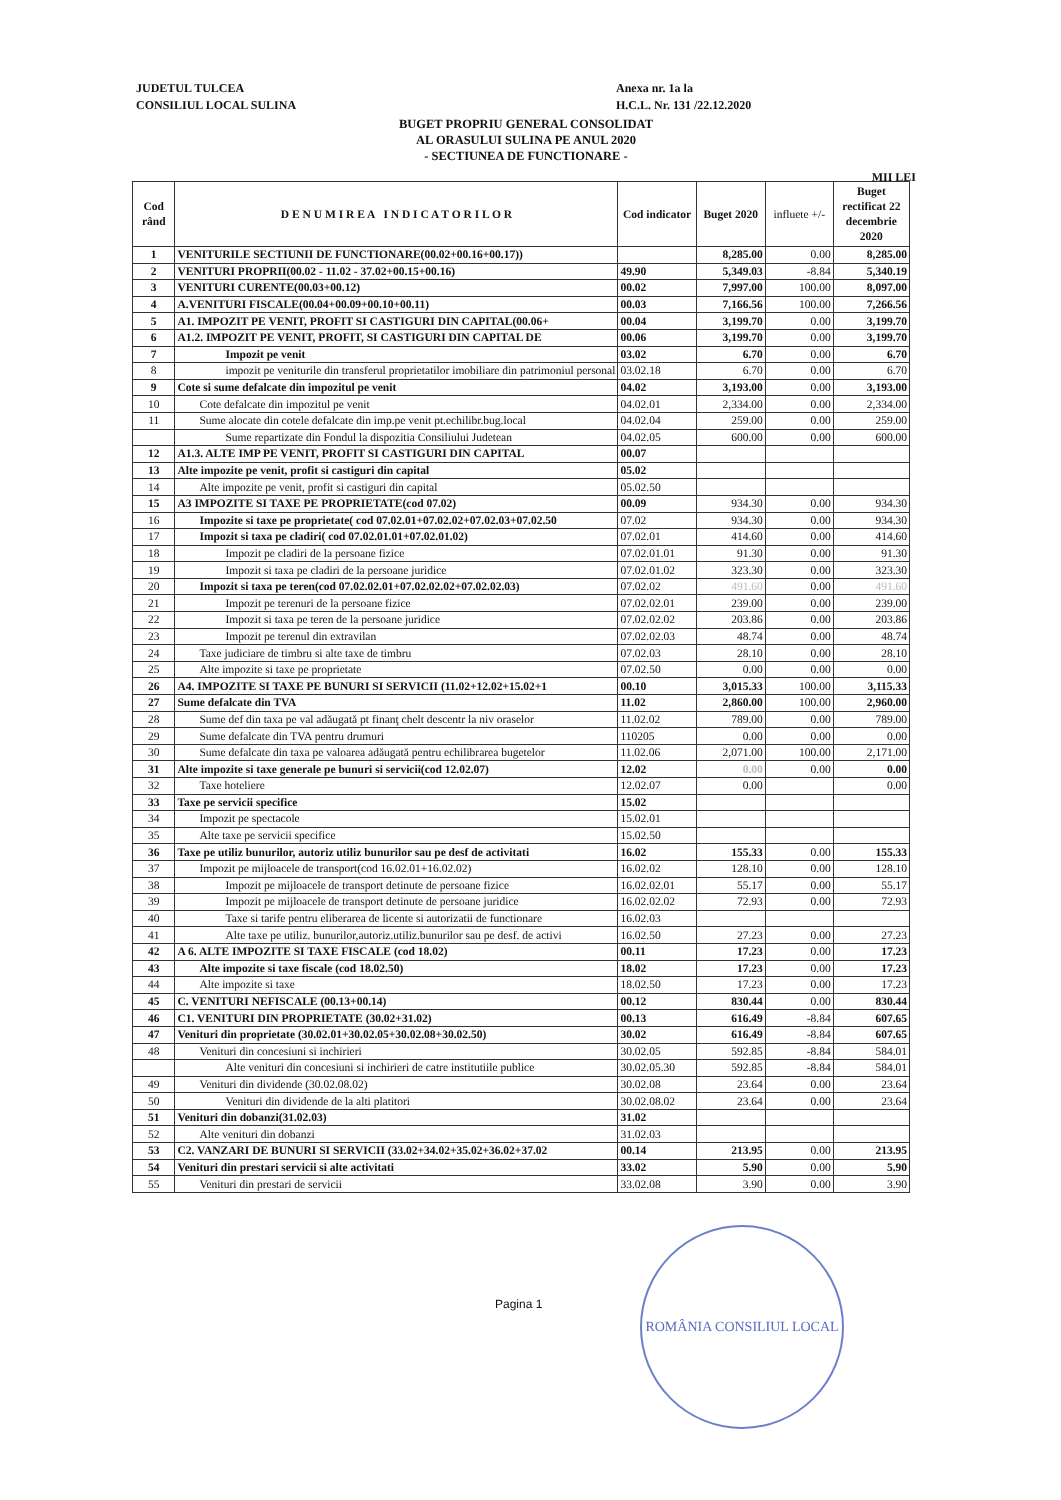JUDETUL TULCEA
CONSILIUL LOCAL SULINA
Anexa nr. 1a la
H.C.L. Nr. 131 /22.12.2020
BUGET PROPRIU GENERAL CONSOLIDAT
AL ORASULUI SULINA PE ANUL 2020
- SECTIUNEA DE FUNCTIONARE -
MII LEI
| Cod rând | D E N U M I R E A I N D I C A T O R I L O R | Cod indicator | Buget 2020 | influete +/- | Buget rectificat 22 decembrie 2020 |
| --- | --- | --- | --- | --- | --- |
| 1 | VENITURILE SECTIUNII DE FUNCTIONARE(00.02+00.16+00.17)) | | 8,285.00 | 0.00 | 8,285.00 |
| 2 | VENITURI PROPRII(00.02 - 11.02 - 37.02+00.15+00.16) | 49.90 | 5,349.03 | -8.84 | 5,340.19 |
| 3 | VENITURI CURENTE(00.03+00.12) | 00.02 | 7,997.00 | 100.00 | 8,097.00 |
| 4 | A.VENITURI FISCALE(00.04+00.09+00.10+00.11) | 00.03 | 7,166.56 | 100.00 | 7,266.56 |
| 5 | A1. IMPOZIT PE VENIT, PROFIT SI CASTIGURI DIN CAPITAL(00.06+ | 00.04 | 3,199.70 | 0.00 | 3,199.70 |
| 6 | A1.2. IMPOZIT PE VENIT, PROFIT, SI CASTIGURI DIN CAPITAL DE | 00.06 | 3,199.70 | 0.00 | 3,199.70 |
| 7 | Impozit pe venit | 03.02 | 6.70 | 0.00 | 6.70 |
| 8 | impozit pe veniturile din transferul proprietatilor imobiliare din patrimoniul personal | 03.02.18 | 6.70 | 0.00 | 6.70 |
| 9 | Cote si sume defalcate din impozitul pe venit | 04.02 | 3,193.00 | 0.00 | 3,193.00 |
| 10 | Cote defalcate din impozitul pe venit | 04.02.01 | 2,334.00 | 0.00 | 2,334.00 |
| 11 | Sume alocate din cotele defalcate din imp.pe venit pt.echilibr.bug.local | 04.02.04 | 259.00 | 0.00 | 259.00 |
| | Sume repartizate din Fondul la dispozitia Consiliului Judetean | 04.02.05 | 600.00 | 0.00 | 600.00 |
| 12 | A1.3. ALTE IMP PE VENIT, PROFIT SI CASTIGURI DIN CAPITAL | 00.07 | | | |
| 13 | Alte impozite pe venit, profit si castiguri din capital | 05.02 | | | |
| 14 | Alte impozite pe venit, profit si castiguri din capital | 05.02.50 | | | |
| 15 | A3 IMPOZITE SI TAXE PE PROPRIETATE(cod 07.02) | 00.09 | 934.30 | 0.00 | 934.30 |
| 16 | Impozite si taxe pe proprietate( cod 07.02.01+07.02.02+07.02.03+07.02.50 | 07.02 | 934.30 | 0.00 | 934.30 |
| 17 | Impozit si taxa pe cladiri( cod 07.02.01.01+07.02.01.02) | 07.02.01 | 414.60 | 0.00 | 414.60 |
| 18 | Impozit pe cladiri de la persoane fizice | 07.02.01.01 | 91.30 | 0.00 | 91.30 |
| 19 | Impozit si taxa pe cladiri de la persoane juridice | 07.02.01.02 | 323.30 | 0.00 | 323.30 |
| 20 | Impozit si taxa pe teren(cod 07.02.02.01+07.02.02.02+07.02.02.03) | 07.02.02 | 491.60 | 0.00 | 491.60 |
| 21 | Impozit pe terenuri de la persoane fizice | 07.02.02.01 | 239.00 | 0.00 | 239.00 |
| 22 | Impozit si taxa pe teren de la persoane juridice | 07.02.02.02 | 203.86 | 0.00 | 203.86 |
| 23 | Impozit pe terenul din extravilan | 07.02.02.03 | 48.74 | 0.00 | 48.74 |
| 24 | Taxe judiciare de timbru si alte taxe de timbru | 07.02.03 | 28.10 | 0.00 | 28.10 |
| 25 | Alte impozite si taxe pe proprietate | 07.02.50 | 0.00 | 0.00 | 0.00 |
| 26 | A4. IMPOZITE SI TAXE PE BUNURI SI SERVICII (11.02+12.02+15.02+1 | 00.10 | 3,015.33 | 100.00 | 3,115.33 |
| 27 | Sume defalcate din TVA | 11.02 | 2,860.00 | 100.00 | 2,960.00 |
| 28 | Sume def din taxa pe val adăugată pt finanţ chelt descentr la niv oraselor | 11.02.02 | 789.00 | 0.00 | 789.00 |
| 29 | Sume defalcate din TVA pentru drumuri | 110205 | 0.00 | 0.00 | 0.00 |
| 30 | Sume defalcate din taxa pe valoarea adăugată pentru echilibrarea bugetelor | 11.02.06 | 2,071.00 | 100.00 | 2,171.00 |
| 31 | Alte impozite si taxe generale pe bunuri si servicii(cod 12.02.07) | 12.02 | 0.00 | 0.00 | 0.00 |
| 32 | Taxe hoteliere | 12.02.07 | 0.00 | | 0.00 |
| 33 | Taxe pe servicii specifice | 15.02 | | | |
| 34 | Impozit pe spectacole | 15.02.01 | | | |
| 35 | Alte taxe pe servicii specifice | 15.02.50 | | | |
| 36 | Taxe pe utiliz bunurilor, autoriz utiliz bunurilor sau pe desf de activitati | 16.02 | 155.33 | 0.00 | 155.33 |
| 37 | Impozit pe mijloacele de transport(cod 16.02.01+16.02.02) | 16.02.02 | 128.10 | 0.00 | 128.10 |
| 38 | Impozit pe mijloacele de transport detinute de persoane fizice | 16.02.02.01 | 55.17 | 0.00 | 55.17 |
| 39 | Impozit pe mijloacele de transport detinute de persoane juridice | 16.02.02.02 | 72.93 | 0.00 | 72.93 |
| 40 | Taxe si tarife pentru eliberarea de licente si autorizatii de functionare | 16.02.03 | | | |
| 41 | Alte taxe pe utiliz. bunurilor,autoriz.utiliz.bunurilor sau pe desf. de activi | 16.02.50 | 27.23 | 0.00 | 27.23 |
| 42 | A 6. ALTE IMPOZITE SI TAXE FISCALE (cod 18.02) | 00.11 | 17.23 | 0.00 | 17.23 |
| 43 | Alte impozite si taxe fiscale (cod 18.02.50) | 18.02 | 17.23 | 0.00 | 17.23 |
| 44 | Alte impozite si taxe | 18.02.50 | 17.23 | 0.00 | 17.23 |
| 45 | C. VENITURI NEFISCALE (00.13+00.14) | 00.12 | 830.44 | 0.00 | 830.44 |
| 46 | C1. VENITURI DIN PROPRIETATE (30.02+31.02) | 00.13 | 616.49 | -8.84 | 607.65 |
| 47 | Venituri din proprietate (30.02.01+30.02.05+30.02.08+30.02.50) | 30.02 | 616.49 | -8.84 | 607.65 |
| 48 | Venituri din concesiuni si inchirieri | 30.02.05 | 592.85 | -8.84 | 584.01 |
| | Alte venituri din concesiuni si inchirieri de catre institutiile publice | 30.02.05.30 | 592.85 | -8.84 | 584.01 |
| 49 | Venituri din dividende (30.02.08.02) | 30.02.08 | 23.64 | 0.00 | 23.64 |
| 50 | Venituri din dividende de la alti platitori | 30.02.08.02 | 23.64 | 0.00 | 23.64 |
| 51 | Venituri din dobanzi(31.02.03) | 31.02 | | | |
| 52 | Alte venituri din dobanzi | 31.02.03 | | | |
| 53 | C2. VANZARI DE BUNURI SI SERVICII (33.02+34.02+35.02+36.02+37.02 | 00.14 | 213.95 | 0.00 | 213.95 |
| 54 | Venituri din prestari servicii si alte activitati | 33.02 | 5.90 | 0.00 | 5.90 |
| 55 | Venituri din prestari de servicii | 33.02.08 | 3.90 | 0.00 | 3.90 |
Pagina 1
ROMÂNIA CONSILIUL LOCAL